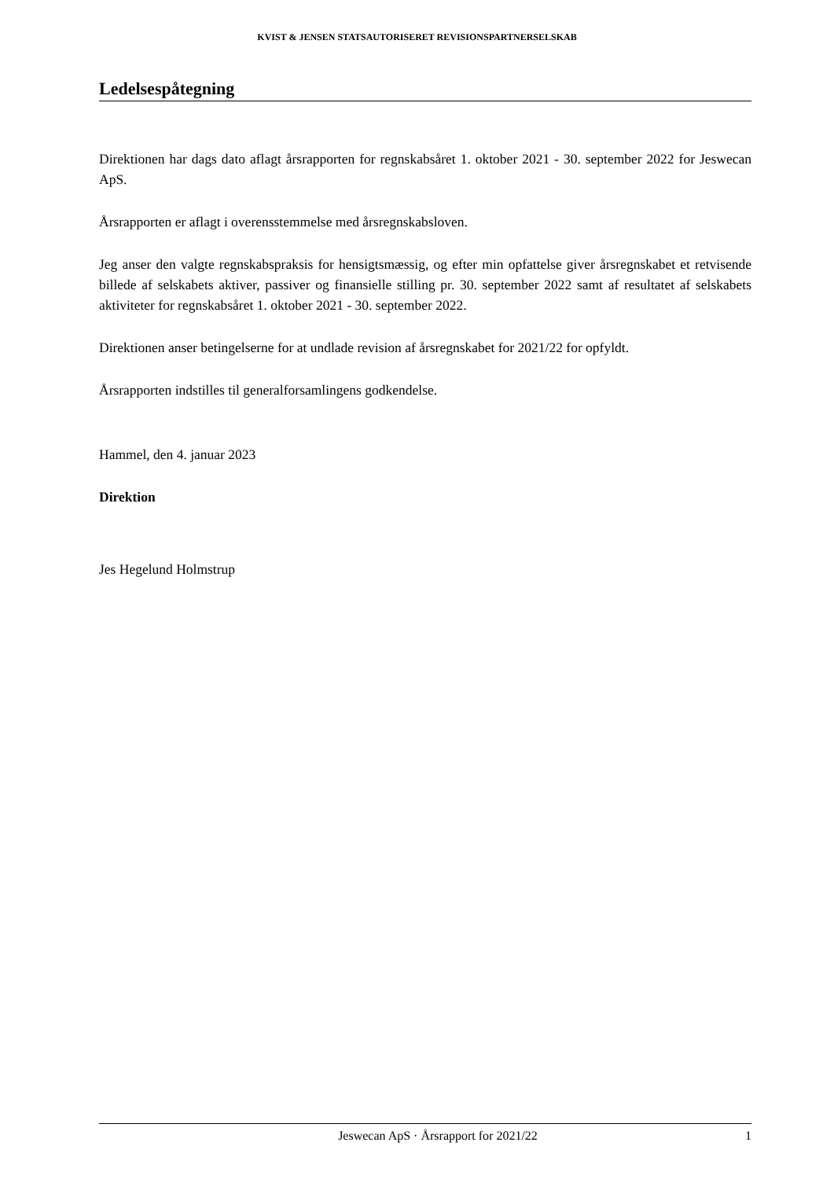KVIST & JENSEN STATSAUTORISERET REVISIONSPARTNERSELSKAB
Ledelsespåtegning
Direktionen har dags dato aflagt årsrapporten for regnskabsåret 1. oktober 2021 - 30. september 2022 for Jeswecan ApS.
Årsrapporten er aflagt i overensstemmelse med årsregnskabsloven.
Jeg anser den valgte regnskabspraksis for hensigtsmæssig, og efter min opfattelse giver årsregnskabet et retvisende billede af selskabets aktiver, passiver og finansielle stilling pr. 30. september 2022 samt af resultatet af selskabets aktiviteter for regnskabsåret 1. oktober 2021 - 30. september 2022.
Direktionen anser betingelserne for at undlade revision af årsregnskabet for 2021/22 for opfyldt.
Årsrapporten indstilles til generalforsamlingens godkendelse.
Hammel, den 4. januar 2023
Direktion
Jes Hegelund Holmstrup
Jeswecan ApS · Årsrapport for 2021/22 1